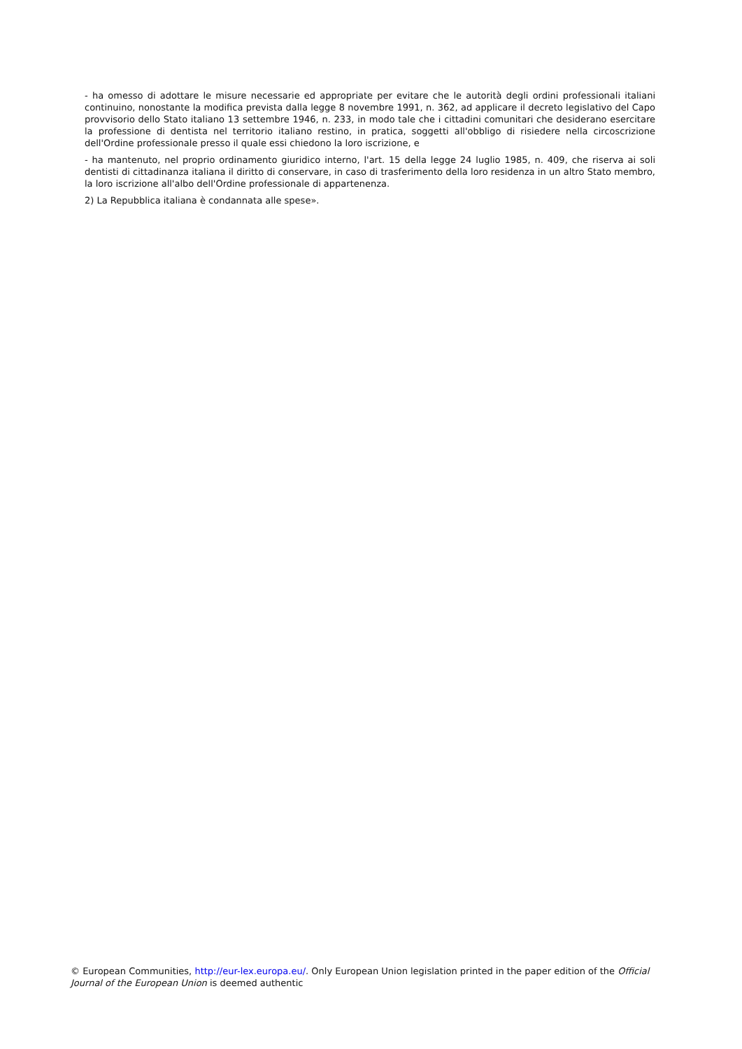- ha omesso di adottare le misure necessarie ed appropriate per evitare che le autorità degli ordini professionali italiani continuino, nonostante la modifica prevista dalla legge 8 novembre 1991, n. 362, ad applicare il decreto legislativo del Capo provvisorio dello Stato italiano 13 settembre 1946, n. 233, in modo tale che i cittadini comunitari che desiderano esercitare la professione di dentista nel territorio italiano restino, in pratica, soggetti all'obbligo di risiedere nella circoscrizione dell'Ordine professionale presso il quale essi chiedono la loro iscrizione, e
- ha mantenuto, nel proprio ordinamento giuridico interno, l'art. 15 della legge 24 luglio 1985, n. 409, che riserva ai soli dentisti di cittadinanza italiana il diritto di conservare, in caso di trasferimento della loro residenza in un altro Stato membro, la loro iscrizione all'albo dell'Ordine professionale di appartenenza.
2) La Repubblica italiana è condannata alle spese».
© European Communities, http://eur-lex.europa.eu/. Only European Union legislation printed in the paper edition of the Official Journal of the European Union is deemed authentic